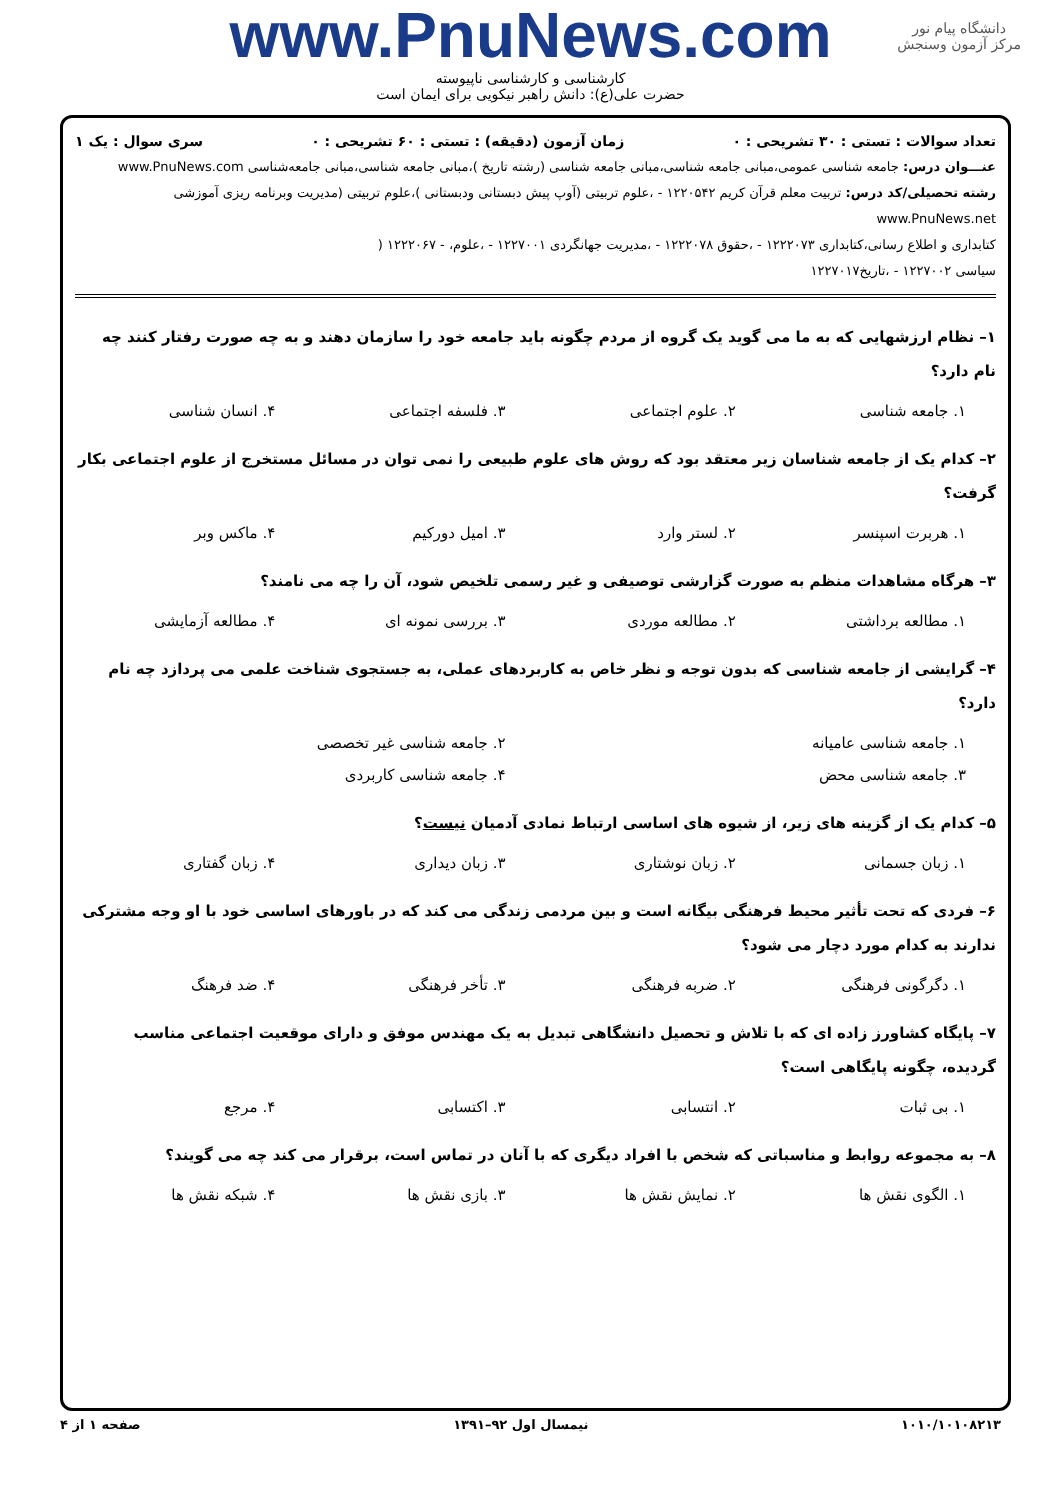www.PnuNews.com
کارشناسی و کارشناسی ناپیوسته
حضرت علی(ع): دانش راهبر نیکویی برای ایمان است
دانشگاه پیام نور
مرکز آزمون وسنجش
تعداد سوالات : تستی : ۳۰ تشریحی : ۰ زمان آزمون (دقیقه) : تستی : ۶۰ تشریحی : ۰ سری سوال : یک ۱
عنـــوان درس: جامعه شناسی عمومی،مبانی جامعه شناسی،مبانی جامعه شناسی (رشته تاریخ )،مبانی جامعه شناسی،مبانی جامعه‌شناسی www.PnuNews.com
رشته تحصیلی/کد درس: تربیت معلم قرآن کریم ۱۲۲۰۵۴۲ - ،علوم تربیتی (آوپ پیش دبستانی ودبستانی )،علوم تربیتی (مدیریت وبرنامه ریزی آموزشی www.PnuNews.net
کتابداری و اطلاع رسانی،کتابداری ۱۲۲۲۰۷۳ - ،حقوق ۱۲۲۲۰۷۸ - ،مدیریت جهانگردی ۱۲۲۷۰۰۱ - ،علوم، - ۱۲۲۲۰۶۷ (
سیاسی ۱۲۲۷۰۰۲ - ،تاریخ۱۲۲۷۰۱۷
۱– نظام ارزشهایی که به ما می گوید یک گروه از مردم چگونه باید جامعه خود را سازمان دهند و به چه صورت رفتار کنند چه نام دارد؟
۱. جامعه شناسی ۲. علوم اجتماعی ۳. فلسفه اجتماعی ۴. انسان شناسی
۲– کدام یک از جامعه شناسان زیر معتقد بود که روش های علوم طبیعی را نمی توان در مسائل مستخرج از علوم اجتماعی بکار گرفت؟
۱. هربرت اسپنسر ۲. لستر وارد ۳. امیل دورکیم ۴. ماکس وبر
۳– هرگاه مشاهدات منظم به صورت گزارشی توصیفی و غیر رسمی تلخیص شود، آن را چه می نامند؟
۱. مطالعه برداشتی ۲. مطالعه موردی ۳. بررسی نمونه ای ۴. مطالعه آزمایشی
۴– گرایشی از جامعه شناسی که بدون توجه و نظر خاص به کاربردهای عملی، به جستجوی شناخت علمی می پردازد چه نام دارد؟
۱. جامعه شناسی عامیانه ۲. جامعه شناسی غیر تخصصی
۳. جامعه شناسی محض ۴. جامعه شناسی کاربردی
۵– کدام یک از گزینه های زیر، از شیوه های اساسی ارتباط نمادی آدمیان نیست؟
۱. زبان جسمانی ۲. زبان نوشتاری ۳. زبان دیداری ۴. زبان گفتاری
۶– فردی که تحت تأثیر محیط فرهنگی بیگانه است و بین مردمی زندگی می کند که در باورهای اساسی خود با او وجه مشترکی ندارند به کدام مورد دچار می شود؟
۱. دگرگونی فرهنگی ۲. ضربه فرهنگی ۳. تأخر فرهنگی ۴. ضد فرهنگ
۷– پایگاه کشاورز زاده ای که با تلاش و تحصیل دانشگاهی تبدیل به یک مهندس موفق و دارای موقعیت اجتماعی مناسب گردیده، چگونه پایگاهی است؟
۱. بی ثبات ۲. انتسابی ۳. اکتسابی ۴. مرجع
۸– به مجموعه روابط و مناسباتی که شخص با افراد دیگری که با آنان در تماس است، برقرار می کند چه می گویند؟
۱. الگوی نقش ها ۲. نمایش نقش ها ۳. بازی نقش ها ۴. شبکه نقش ها
۱۰۱۰/۱۰۱۰۸۲۱۳ نیمسال اول ۹۲–۱۳۹۱ صفحه ۱ از ۴